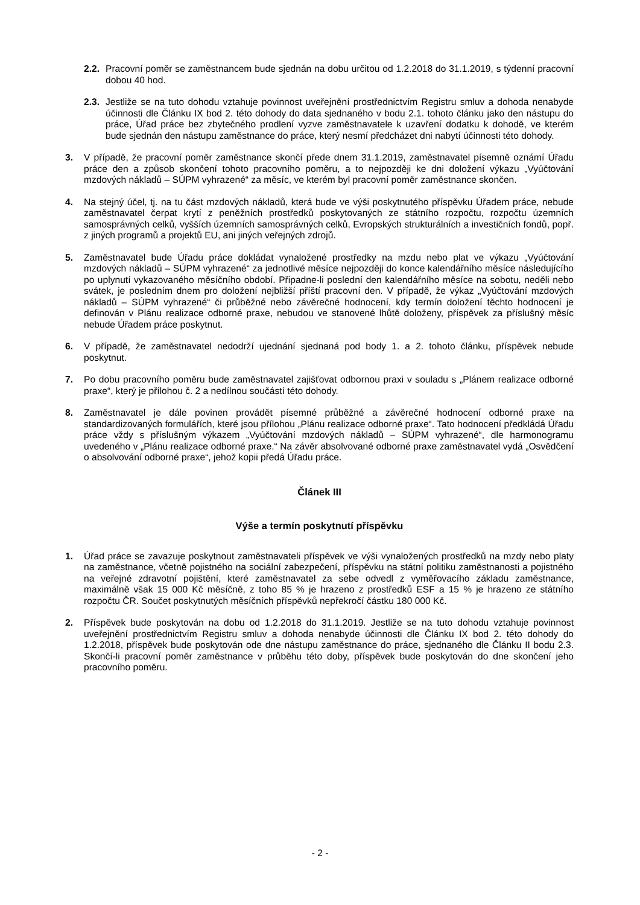2.2. Pracovní poměr se zaměstnancem bude sjednán na dobu určitou od 1.2.2018 do 31.1.2019, s týdenní pracovní dobou 40 hod.
2.3. Jestliže se na tuto dohodu vztahuje povinnost uveřejnění prostřednictvím Registru smluv a dohoda nenabyde účinnosti dle Článku IX bod 2. této dohody do data sjednaného v bodu 2.1. tohoto článku jako den nástupu do práce, Úřad práce bez zbytečného prodlení vyzve zaměstnavatele k uzavření dodatku k dohodě, ve kterém bude sjednán den nástupu zaměstnance do práce, který nesmí předcházet dni nabytí účinnosti této dohody.
3. V případě, že pracovní poměr zaměstnance skončí přede dnem 31.1.2019, zaměstnavatel písemně oznámí Úřadu práce den a způsob skončení tohoto pracovního poměru, a to nejpozději ke dni doložení výkazu „Vyúčtování mzdových nákladů – SÚPM vyhrazené“ za měsíc, ve kterém byl pracovní poměr zaměstnance skončen.
4. Na stejný účel, tj. na tu část mzdových nákladů, která bude ve výši poskytnutého příspěvku Úřadem práce, nebude zaměstnavatel čerpat krytí z peněžních prostředků poskytovaných ze státního rozpočtu, rozpočtu územních samosprávných celků, vyšších územních samosprávných celků, Evropských strukturálních a investičních fondů, popř. z jiných programů a projektů EU, ani jiných veřejných zdrojů.
5. Zaměstnavatel bude Úřadu práce dokládat vynaložené prostředky na mzdu nebo plat ve výkazu „Vyúčtování mzdových nákladů – SÚPM vyhrazené“ za jednotlivé měsíce nejpozději do konce kalendářního měsíce následujícího po uplynutí vykazovaného měsíčního období. Připadne-li poslední den kalendářního měsíce na sobotu, neděli nebo svátek, je posledním dnem pro doložení nejbližší příští pracovní den. V případě, že výkaz „Vyúčtování mzdových nákladů – SÚPM vyhrazené“ či průběžné nebo závěrečné hodnocení, kdy termín doložení těchto hodnocení je definován v Plánu realizace odborné praxe, nebudou ve stanovené lhůtě doloženy, příspěvek za příslušný měsíc nebude Úřadem práce poskytnut.
6. V případě, že zaměstnavatel nedodrží ujednání sjednaná pod body 1. a 2. tohoto článku, příspěvek nebude poskytnut.
7. Po dobu pracovního poměru bude zaměstnavatel zajišťovat odbornou praxi v souladu s „Plánem realizace odborné praxe“, který je přílohou č. 2 a nedílnou součástí této dohody.
8. Zaměstnavatel je dále povinen provádět písemné průběžné a závěrečné hodnocení odborné praxe na standardizovaných formulářích, které jsou přílohou „Plánu realizace odborné praxe“. Tato hodnocení předkládá Úřadu práce vždy s příslušným výkazem „Vyúčtování mzdových nákladů – SÚPM vyhrazené“, dle harmonogramu uvedeného v „Plánu realizace odborné praxe.“ Na závěr absolvované odborné praxe zaměstnavatel vydá „Osvědčení o absolvování odborné praxe“, jehož kopii předá Úřadu práce.
Článek III
Výše a termín poskytnutí příspěvku
1. Úřad práce se zavazuje poskytnout zaměstnavateli příspěvek ve výši vynaložených prostředků na mzdy nebo platy na zaměstnance, včetně pojistného na sociální zabezpečení, příspěvku na státní politiku zaměstnanosti a pojistného na veřejné zdravotní pojištění, které zaměstnavatel za sebe odvedl z vyměřovacího základu zaměstnance, maximálně však 15 000 Kč měsíčně, z toho 85 % je hrazeno z prostředků ESF a 15 % je hrazeno ze státního rozpočtu ČR. Součet poskytnutých měsíčních příspěvků nepřekročí částku 180 000 Kč.
2. Příspěvek bude poskytován na dobu od 1.2.2018 do 31.1.2019. Jestliže se na tuto dohodu vztahuje povinnost uveřejnění prostřednictvím Registru smluv a dohoda nenabyde účinnosti dle Článku IX bod 2. této dohody do 1.2.2018, příspěvek bude poskytován ode dne nástupu zaměstnance do práce, sjednaného dle Článku II bodu 2.3. Skončí-li pracovní poměr zaměstnance v průběhu této doby, příspěvek bude poskytován do dne skončení jeho pracovního poměru.
- 2 -